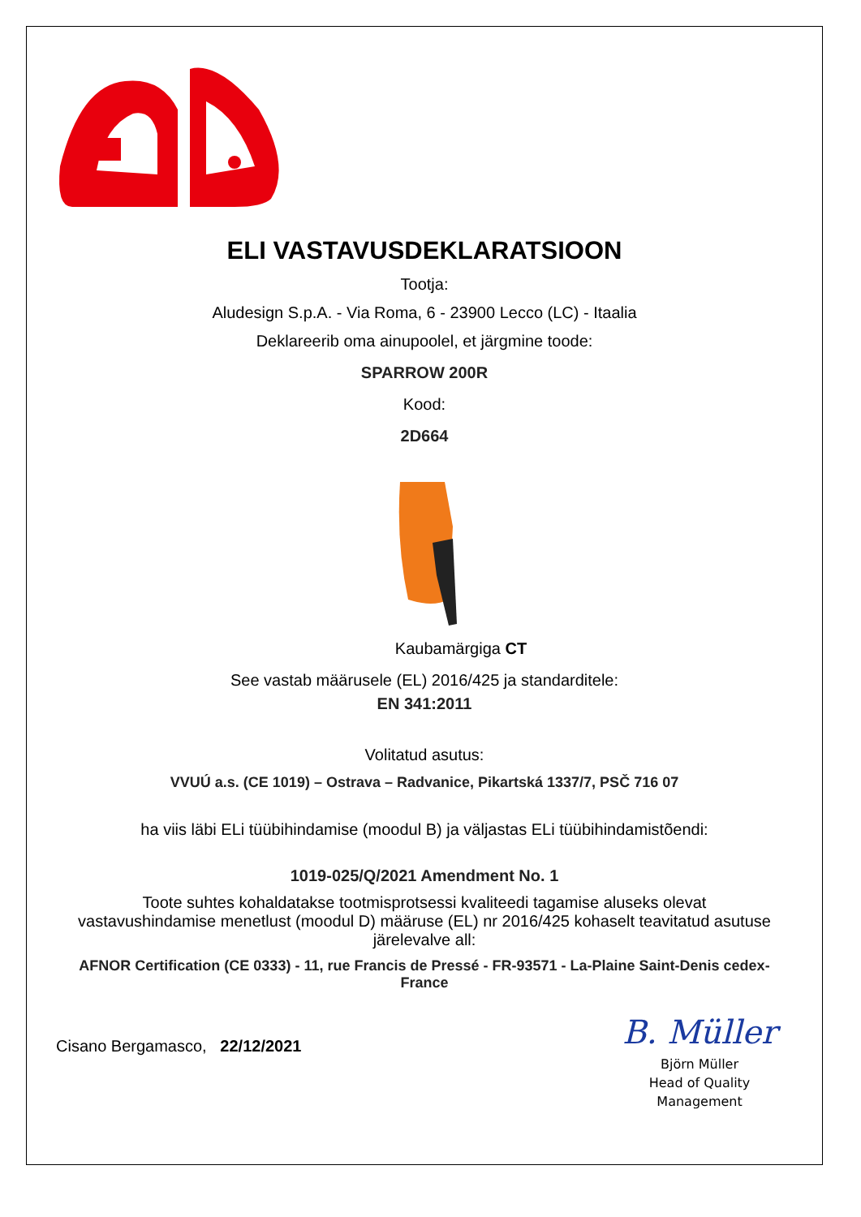ELI VASTAVUSDEKLARATSIOON
Tootja:
Aludesign S.p.A. - Via Roma, 6 - 23900 Lecco (LC) - Itaalia
Deklareerib oma ainupoolel, et järgmine toode:
SPARROW 200R
Kood:
2D664
Kaubamärgiga CT
See vastab määrusele (EL) 2016/425 ja standarditele:
EN 341:2011
Volitatud asutus:
VVUÚ a.s. (CE 1019) – Ostrava – Radvanice, Pikartská 1337/7, PSČ 716 07
ha viis läbi ELi tüübihindamise (moodul B) ja väljastas ELi tüübihindamistõendi:
1019-025/Q/2021 Amendment No. 1
Toote suhtes kohaldatakse tootmisprotsessi kvaliteedi tagamise aluseks olevat vastavushindamise menetlust (moodul D) määruse (EL) nr 2016/425 kohaselt teavitatud asutuse järelevalve all:
AFNOR Certification (CE 0333) - 11, rue Francis de Pressé - FR-93571 - La-Plaine Saint-Denis cedex-France
Cisano Bergamasco, 22/12/2021
B. Müller
Björn Müller
Head of Quality
Management